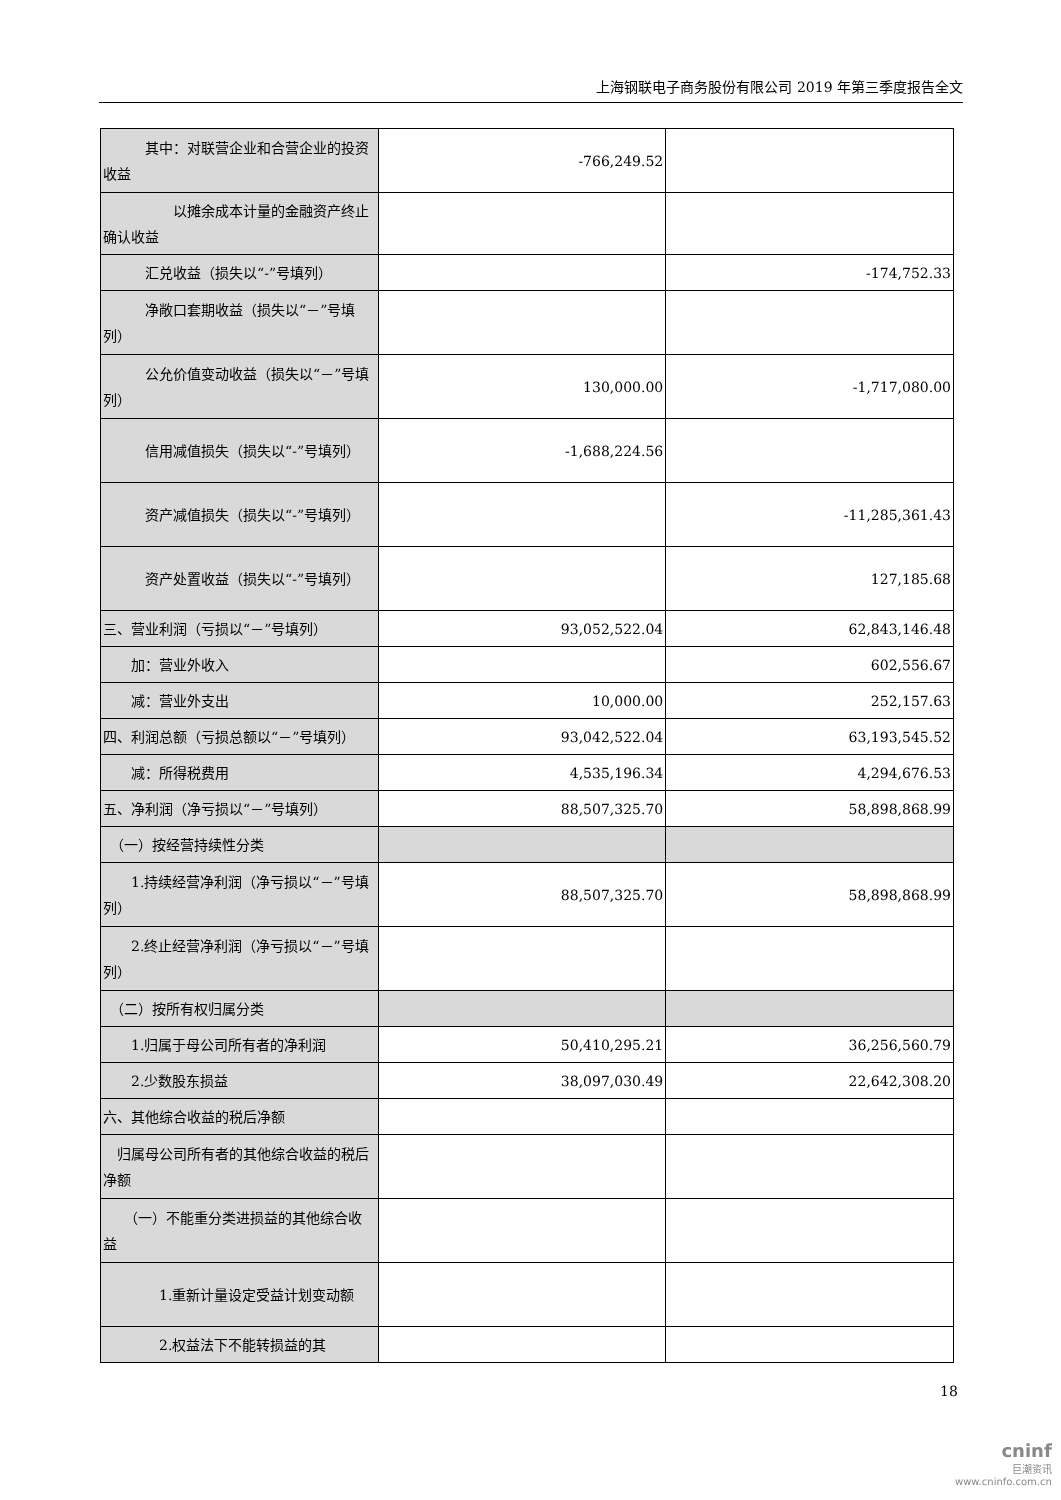上海钢联电子商务股份有限公司 2019 年第三季度报告全文
| 其中：对联营企业和合营企业的投资收益 | -766,249.52 | |
| 以摊余成本计量的金融资产终止确认收益 | | |
| 汇兑收益（损失以“-”号填列） | | -174,752.33 |
| 净敞口套期收益（损失以“－”号填列） | | |
| 公允价值变动收益（损失以“－”号填列） | 130,000.00 | -1,717,080.00 |
| 信用减值损失（损失以“-”号填列） | -1,688,224.56 | |
| 资产减值损失（损失以“-”号填列） | | -11,285,361.43 |
| 资产处置收益（损失以“-”号填列） | | 127,185.68 |
| 三、营业利润（亏损以“－”号填列） | 93,052,522.04 | 62,843,146.48 |
| 加：营业外收入 | | 602,556.67 |
| 减：营业外支出 | 10,000.00 | 252,157.63 |
| 四、利润总额（亏损总额以“－”号填列） | 93,042,522.04 | 63,193,545.52 |
| 减：所得税费用 | 4,535,196.34 | 4,294,676.53 |
| 五、净利润（净亏损以“－”号填列） | 88,507,325.70 | 58,898,868.99 |
| （一）按经营持续性分类 | | |
| 1.持续经营净利润（净亏损以“－”号填列） | 88,507,325.70 | 58,898,868.99 |
| 2.终止经营净利润（净亏损以“－”号填列） | | |
| （二）按所有权归属分类 | | |
| 1.归属于母公司所有者的净利润 | 50,410,295.21 | 36,256,560.79 |
| 2.少数股东损益 | 38,097,030.49 | 22,642,308.20 |
| 六、其他综合收益的税后净额 | | |
| 归属母公司所有者的其他综合收益的税后净额 | | |
| （一）不能重分类进损益的其他综合收益 | | |
| 1.重新计量设定受益计划变动额 | | |
| 2.权益法下不能转损益的其 | | |
18
cninf
巨潮资讯
www.cninfo.com.cn